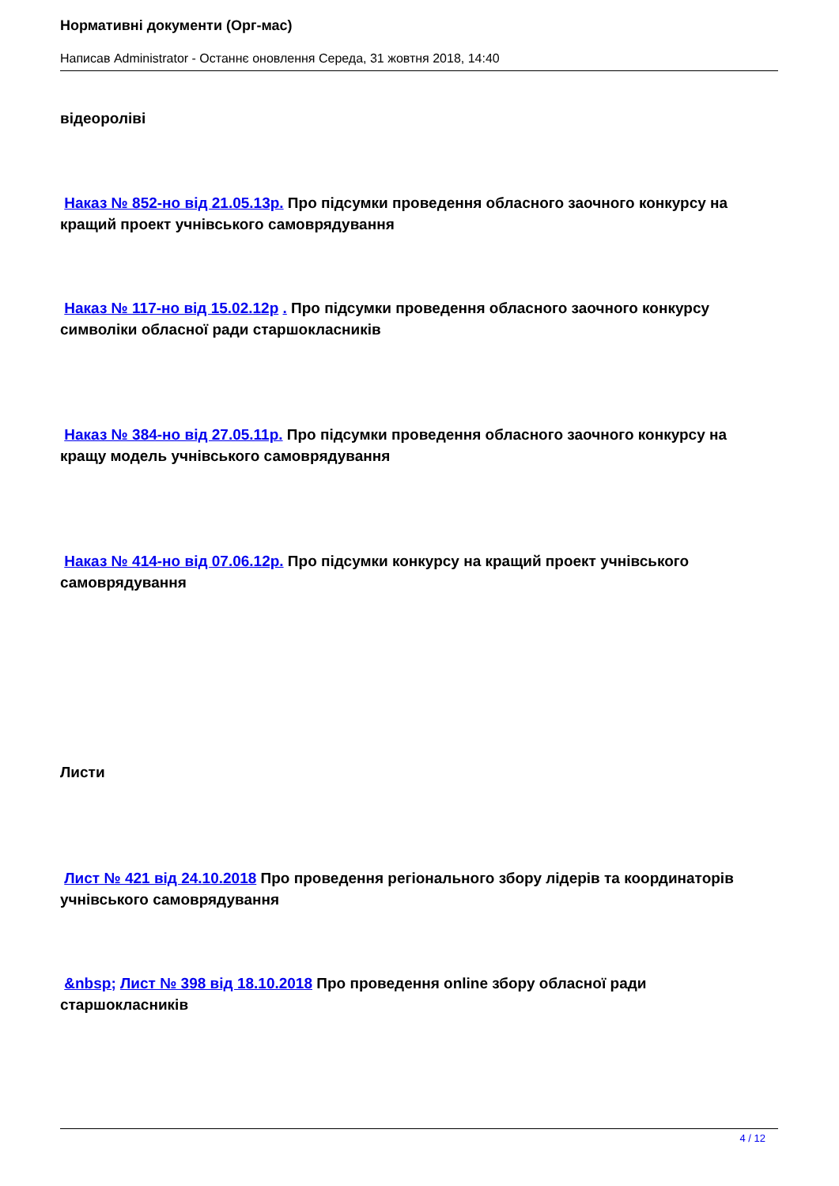Нормативні документи (Орг-мас)
Написав Administrator - Останнє оновлення Середа, 31 жовтня 2018, 14:40
відеороліві
Наказ № 852-но від 21.05.13р. Про підсумки проведення обласного заочного конкурсу на кращий проект учнівського самоврядування
Наказ № 117-но від 15.02.12р . Про підсумки проведення обласного заочного конкурсу символіки обласної ради старшокласників
Наказ № 384-но від 27.05.11р. Про підсумки проведення обласного заочного конкурсу на кращу модель учнівського самоврядування
Наказ № 414-но від 07.06.12р. Про підсумки конкурсу на кращий проект учнівського самоврядування
Листи
Лист № 421 від 24.10.2018 Про проведення регіонального збору лідерів та координаторів учнівського самоврядування
&nbsp; Лист № 398 від 18.10.2018 Про проведення online збору обласної ради старшокласників
4 / 12